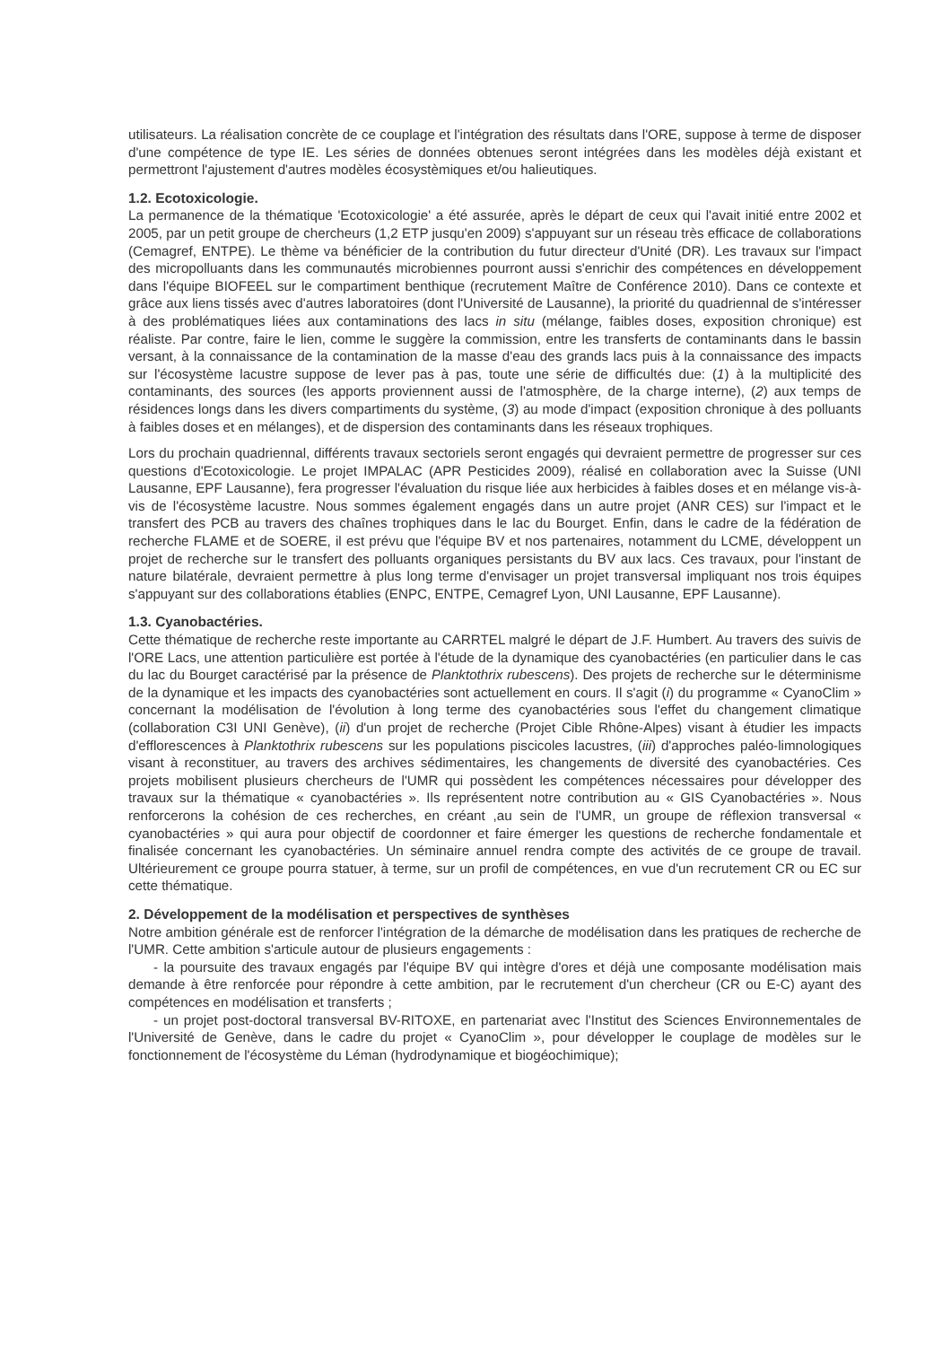utilisateurs. La réalisation concrète de ce couplage et l'intégration des résultats dans l'ORE, suppose à terme de disposer d'une compétence de type IE. Les séries de données obtenues seront intégrées dans les modèles déjà existant et permettront l'ajustement d'autres modèles écosystèmiques et/ou halieutiques.
1.2. Ecotoxicologie.
La permanence de la thématique 'Ecotoxicologie' a été assurée, après le départ de ceux qui l'avait initié entre 2002 et 2005, par un petit groupe de chercheurs (1,2 ETP jusqu'en 2009) s'appuyant sur un réseau très efficace de collaborations (Cemagref, ENTPE). Le thème va bénéficier de la contribution du futur directeur d'Unité (DR). Les travaux sur l'impact des micropolluants dans les communautés microbiennes pourront aussi s'enrichir des compétences en développement dans l'équipe BIOFEEL sur le compartiment benthique (recrutement Maître de Conférence 2010). Dans ce contexte et grâce aux liens tissés avec d'autres laboratoires (dont l'Université de Lausanne), la priorité du quadriennal de s'intéresser à des problématiques liées aux contaminations des lacs in situ (mélange, faibles doses, exposition chronique) est réaliste. Par contre, faire le lien, comme le suggère la commission, entre les transferts de contaminants dans le bassin versant, à la connaissance de la contamination de la masse d'eau des grands lacs puis à la connaissance des impacts sur l'écosystème lacustre suppose de lever pas à pas, toute une série de difficultés due: (1) à la multiplicité des contaminants, des sources (les apports proviennent aussi de l'atmosphère, de la charge interne), (2) aux temps de résidences longs dans les divers compartiments du système, (3) au mode d'impact (exposition chronique à des polluants à faibles doses et en mélanges), et de dispersion des contaminants dans les réseaux trophiques.
Lors du prochain quadriennal, différents travaux sectoriels seront engagés qui devraient permettre de progresser sur ces questions d'Ecotoxicologie. Le projet IMPALAC (APR Pesticides 2009), réalisé en collaboration avec la Suisse (UNI Lausanne, EPF Lausanne), fera progresser l'évaluation du risque liée aux herbicides à faibles doses et en mélange vis-à-vis de l'écosystème lacustre. Nous sommes également engagés dans un autre projet (ANR CES) sur l'impact et le transfert des PCB au travers des chaînes trophiques dans le lac du Bourget. Enfin, dans le cadre de la fédération de recherche FLAME et de SOERE, il est prévu que l'équipe BV et nos partenaires, notamment du LCME, développent un projet de recherche sur le transfert des polluants organiques persistants du BV aux lacs. Ces travaux, pour l'instant de nature bilatérale, devraient permettre à plus long terme d'envisager un projet transversal impliquant nos trois équipes s'appuyant sur des collaborations établies (ENPC, ENTPE, Cemagref Lyon, UNI Lausanne, EPF Lausanne).
1.3. Cyanobactéries.
Cette thématique de recherche reste importante au CARRTEL malgré le départ de J.F. Humbert. Au travers des suivis de l'ORE Lacs, une attention particulière est portée à l'étude de la dynamique des cyanobactéries (en particulier dans le cas du lac du Bourget caractérisé par la présence de Planktothrix rubescens). Des projets de recherche sur le déterminisme de la dynamique et les impacts des cyanobactéries sont actuellement en cours. Il s'agit (i) du programme « CyanoClim » concernant la modélisation de l'évolution à long terme des cyanobactéries sous l'effet du changement climatique (collaboration C3I UNI Genève), (ii) d'un projet de recherche (Projet Cible Rhône-Alpes) visant à étudier les impacts d'efflorescences à Planktothrix rubescens sur les populations piscicoles lacustres, (iii) d'approches paléo-limnologiques visant à reconstituer, au travers des archives sédimentaires, les changements de diversité des cyanobactéries. Ces projets mobilisent plusieurs chercheurs de l'UMR qui possèdent les compétences nécessaires pour développer des travaux sur la thématique « cyanobactéries ». Ils représentent notre contribution au « GIS Cyanobactéries ». Nous renforcerons la cohésion de ces recherches, en créant ,au sein de l'UMR, un groupe de réflexion transversal « cyanobactéries » qui aura pour objectif de coordonner et faire émerger les questions de recherche fondamentale et finalisée concernant les cyanobactéries. Un séminaire annuel rendra compte des activités de ce groupe de travail. Ultérieurement ce groupe pourra statuer, à terme, sur un profil de compétences, en vue d'un recrutement CR ou EC sur cette thématique.
2. Développement de la modélisation et perspectives de synthèses
Notre ambition générale est de renforcer l'intégration de la démarche de modélisation dans les pratiques de recherche de l'UMR. Cette ambition s'articule autour de plusieurs engagements :
- la poursuite des travaux engagés par l'équipe BV qui intègre d'ores et déjà une composante modélisation mais demande à être renforcée pour répondre à cette ambition, par le recrutement d'un chercheur (CR ou E-C) ayant des compétences en modélisation et transferts ;
- un projet post-doctoral transversal BV-RITOXE, en partenariat avec l'Institut des Sciences Environnementales de l'Université de Genève, dans le cadre du projet « CyanoClim », pour développer le couplage de modèles sur le fonctionnement de l'écosystème du Léman (hydrodynamique et biogéochimique);